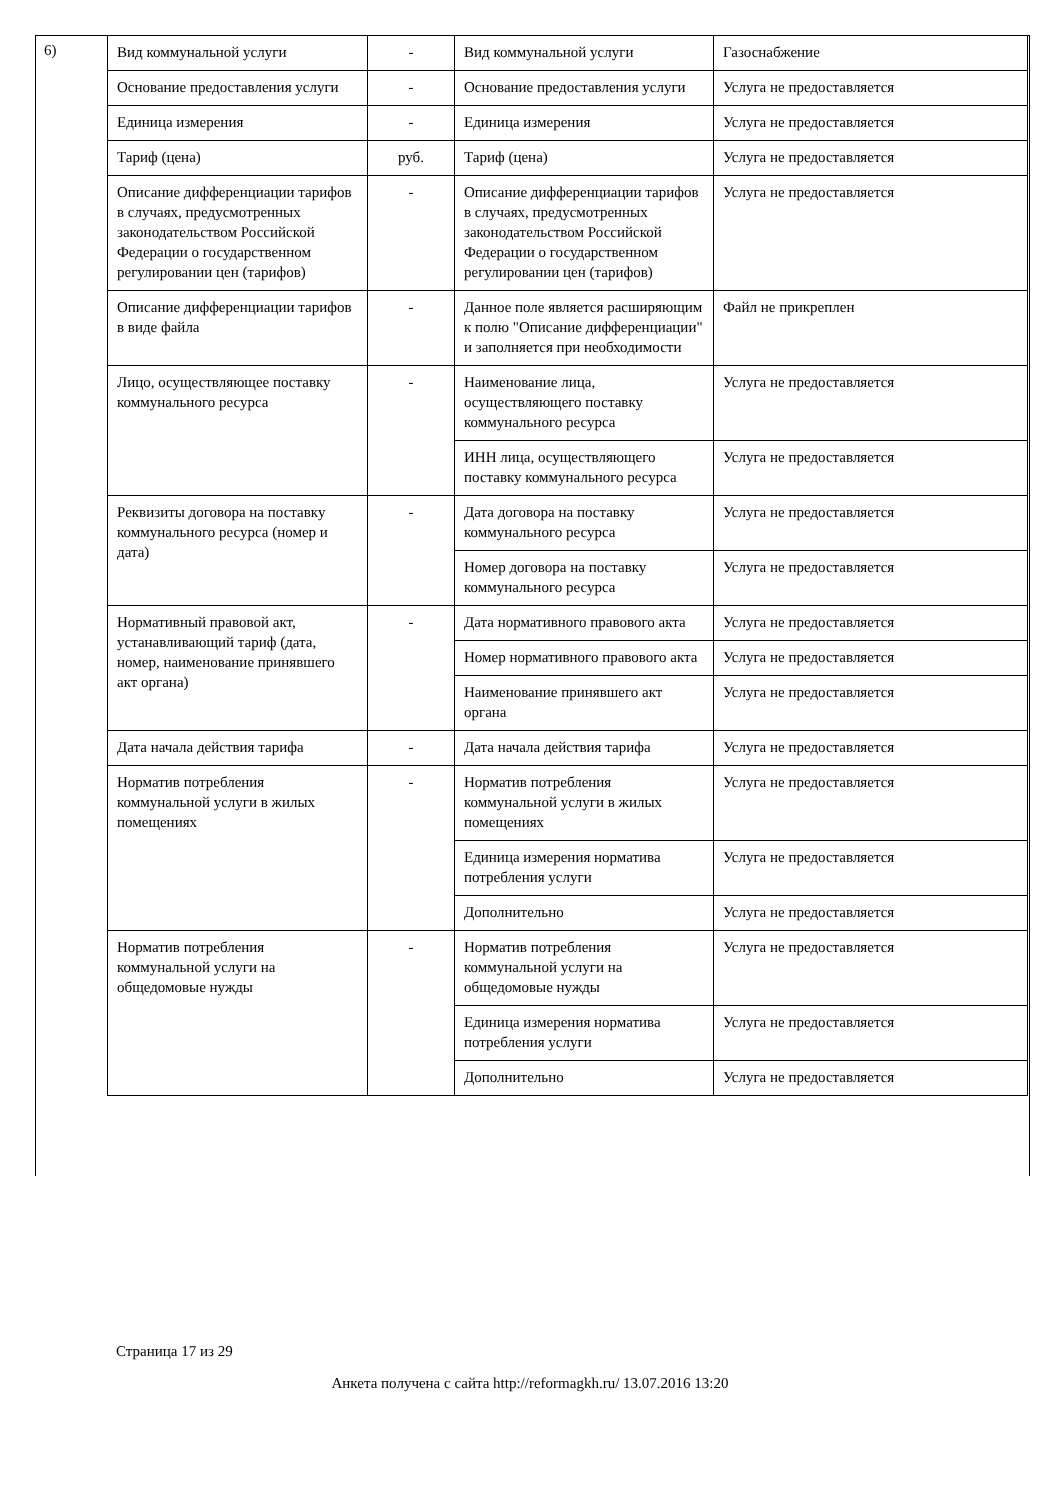6)
| Вид коммунальной услуги | - | Вид коммунальной услуги | Газоснабжение |
| Основание предоставления услуги | - | Основание предоставления услуги | Услуга не предоставляется |
| Единица измерения | - | Единица измерения | Услуга не предоставляется |
| Тариф (цена) | руб. | Тариф (цена) | Услуга не предоставляется |
| Описание дифференциации тарифов в случаях, предусмотренных законодательством Российской Федерации о государственном регулировании цен (тарифов) | - | Описание дифференциации тарифов в случаях, предусмотренных законодательством Российской Федерации о государственном регулировании цен (тарифов) | Услуга не предоставляется |
| Описание дифференциации тарифов в виде файла | - | Данное поле является расширяющим к полю "Описание дифференциации" и заполняется при необходимости | Файл не прикреплен |
| Лицо, осуществляющее поставку коммунального ресурса | - | Наименование лица, осуществляющего поставку коммунального ресурса | Услуга не предоставляется |
| | | ИНН лица, осуществляющего поставку коммунального ресурса | Услуга не предоставляется |
| Реквизиты договора на поставку коммунального ресурса (номер и дата) | - | Дата договора на поставку коммунального ресурса | Услуга не предоставляется |
| | | Номер договора на поставку коммунального ресурса | Услуга не предоставляется |
| Нормативный правовой акт, устанавливающий тариф (дата, номер, наименование принявшего акт органа) | - | Дата нормативного правового акта | Услуга не предоставляется |
| | | Номер нормативного правового акта | Услуга не предоставляется |
| | | Наименование принявшего акт органа | Услуга не предоставляется |
| Дата начала действия тарифа | - | Дата начала действия тарифа | Услуга не предоставляется |
| Норматив потребления коммунальной услуги в жилых помещениях | - | Норматив потребления коммунальной услуги в жилых помещениях | Услуга не предоставляется |
| | | Единица измерения норматива потребления услуги | Услуга не предоставляется |
| | | Дополнительно | Услуга не предоставляется |
| Норматив потребления коммунальной услуги на общедомовые нужды | - | Норматив потребления коммунальной услуги на общедомовые нужды | Услуга не предоставляется |
| | | Единица измерения норматива потребления услуги | Услуга не предоставляется |
| | | Дополнительно | Услуга не предоставляется |
Страница 17 из 29
Анкета получена с сайта http://reformagkh.ru/ 13.07.2016 13:20